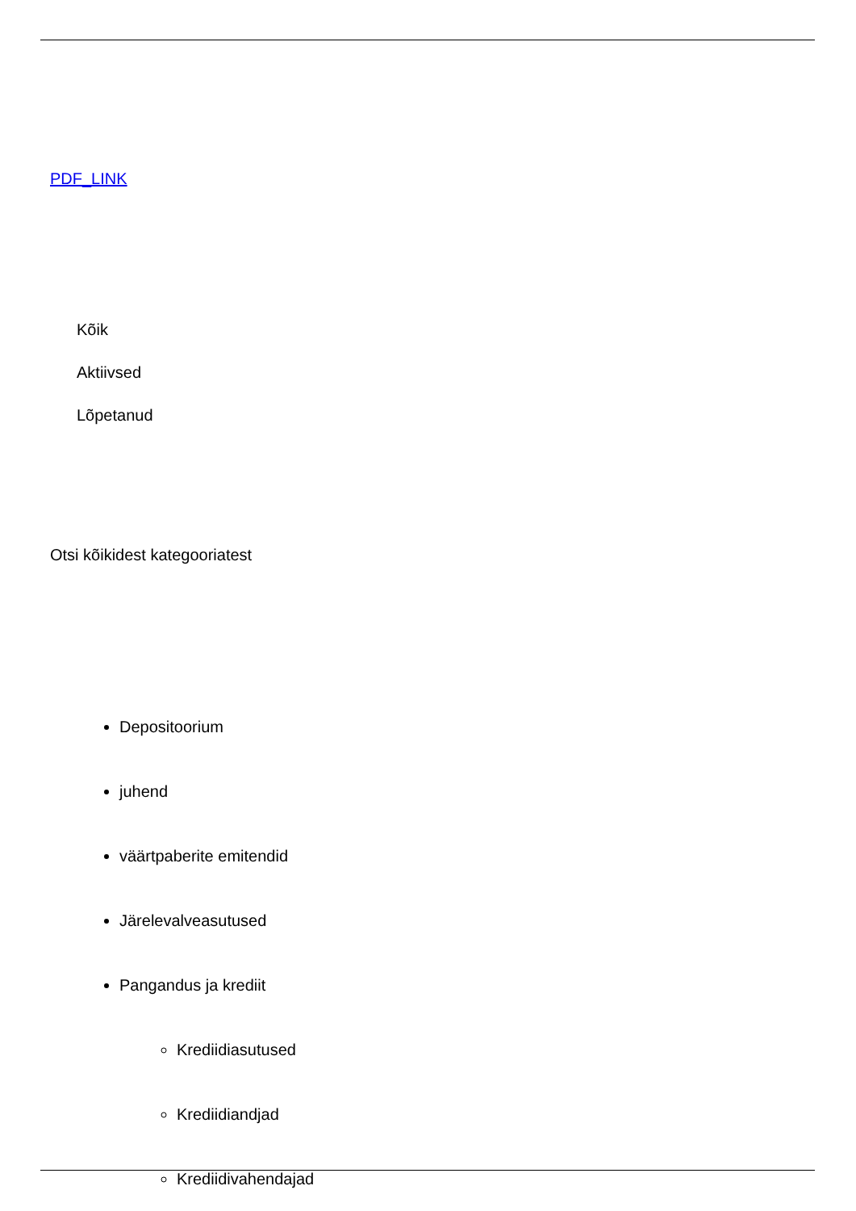PDF_LINK
Kõik
Aktiivsed
Lõpetanud
Otsi kõikidest kategooriatest
Depositoorium
juhend
väärtpaberite emitendid
Järelevalveasutused
Pangandus ja krediit
Krediidiasutused
Krediidiandjad
Krediidivahendajad